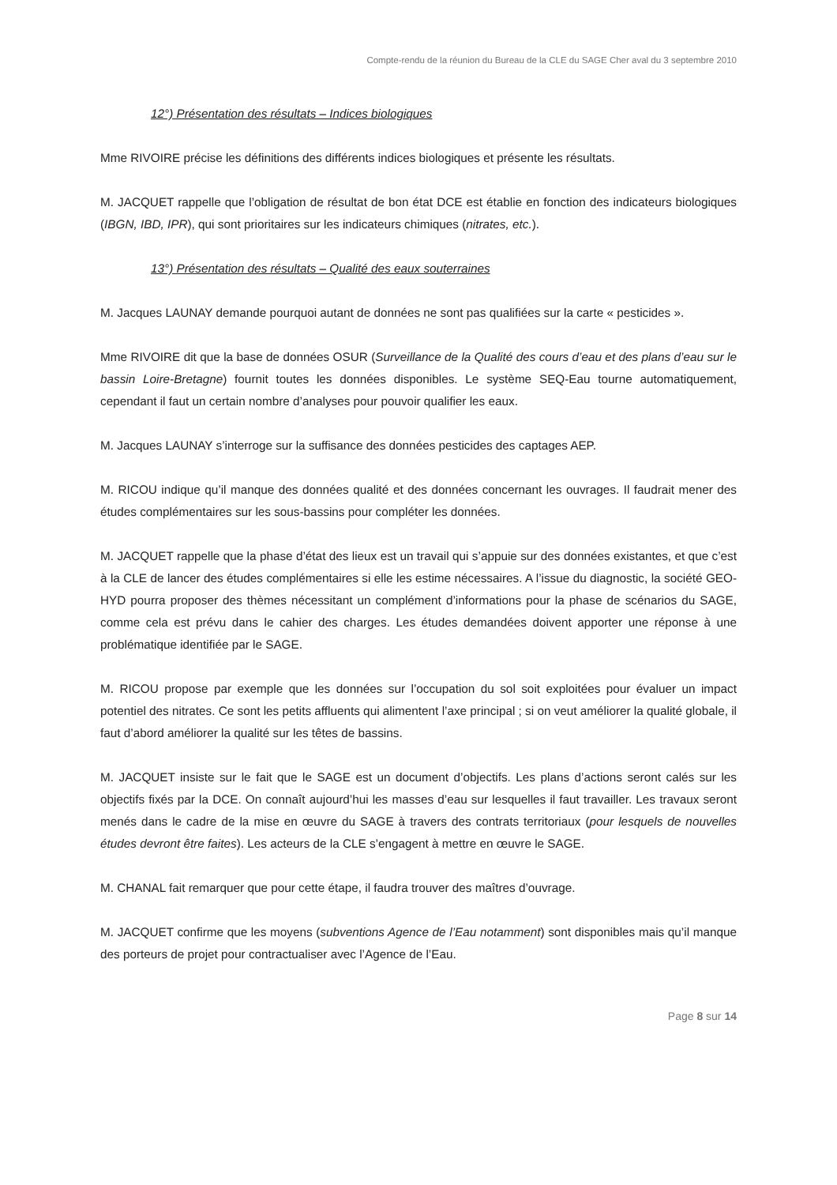Compte-rendu de la réunion du Bureau de la CLE du SAGE Cher aval du 3 septembre 2010
12°) Présentation des résultats – Indices biologiques
Mme RIVOIRE précise les définitions des différents indices biologiques et présente les résultats.
M. JACQUET rappelle que l’obligation de résultat de bon état DCE est établie en fonction des indicateurs biologiques (IBGN, IBD, IPR), qui sont prioritaires sur les indicateurs chimiques (nitrates, etc.).
13°) Présentation des résultats – Qualité des eaux souterraines
M. Jacques LAUNAY demande pourquoi autant de données ne sont pas qualifiées sur la carte « pesticides ».
Mme RIVOIRE dit que la base de données OSUR (Surveillance de la Qualité des cours d’eau et des plans d’eau sur le bassin Loire-Bretagne) fournit toutes les données disponibles. Le système SEQ-Eau tourne automatiquement, cependant il faut un certain nombre d’analyses pour pouvoir qualifier les eaux.
M. Jacques LAUNAY s’interroge sur la suffisance des données pesticides des captages AEP.
M. RICOU indique qu’il manque des données qualité et des données concernant les ouvrages. Il faudrait mener des études complémentaires sur les sous-bassins pour compléter les données.
M. JACQUET rappelle que la phase d’état des lieux est un travail qui s’appuie sur des données existantes, et que c’est à la CLE de lancer des études complémentaires si elle les estime nécessaires. A l’issue du diagnostic, la société GEO-HYD pourra proposer des thèmes nécessitant un complément d’informations pour la phase de scénarios du SAGE, comme cela est prévu dans le cahier des charges. Les études demandées doivent apporter une réponse à une problématique identifiée par le SAGE.
M. RICOU propose par exemple que les données sur l’occupation du sol soit exploitées pour évaluer un impact potentiel des nitrates. Ce sont les petits affluents qui alimentent l’axe principal ; si on veut améliorer la qualité globale, il faut d’abord améliorer la qualité sur les têtes de bassins.
M. JACQUET insiste sur le fait que le SAGE est un document d’objectifs. Les plans d’actions seront calés sur les objectifs fixés par la DCE. On connaît aujourd’hui les masses d’eau sur lesquelles il faut travailler. Les travaux seront menés dans le cadre de la mise en œuvre du SAGE à travers des contrats territoriaux (pour lesquels de nouvelles études devront être faites). Les acteurs de la CLE s’engagent à mettre en œuvre le SAGE.
M. CHANAL fait remarquer que pour cette étape, il faudra trouver des maîtres d’ouvrage.
M. JACQUET confirme que les moyens (subventions Agence de l’Eau notamment) sont disponibles mais qu’il manque des porteurs de projet pour contractualiser avec l’Agence de l’Eau.
Page 8 sur 14